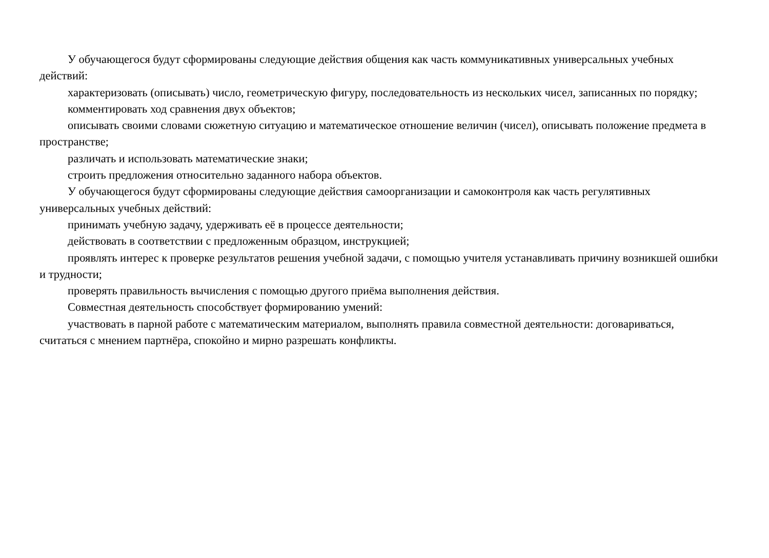У обучающегося будут сформированы следующие действия общения как часть коммуникативных универсальных учебных действий:
характеризовать (описывать) число, геометрическую фигуру, последовательность из нескольких чисел, записанных по порядку;
комментировать ход сравнения двух объектов;
описывать своими словами сюжетную ситуацию и математическое отношение величин (чисел), описывать положение предмета в пространстве;
различать и использовать математические знаки;
строить предложения относительно заданного набора объектов.
У обучающегося будут сформированы следующие действия самоорганизации и самоконтроля как часть регулятивных универсальных учебных действий:
принимать учебную задачу, удерживать её в процессе деятельности;
действовать в соответствии с предложенным образцом, инструкцией;
проявлять интерес к проверке результатов решения учебной задачи, с помощью учителя устанавливать причину возникшей ошибки и трудности;
проверять правильность вычисления с помощью другого приёма выполнения действия.
Совместная деятельность способствует формированию умений:
участвовать в парной работе с математическим материалом, выполнять правила совместной деятельности: договариваться, считаться с мнением партнёра, спокойно и мирно разрешать конфликты.